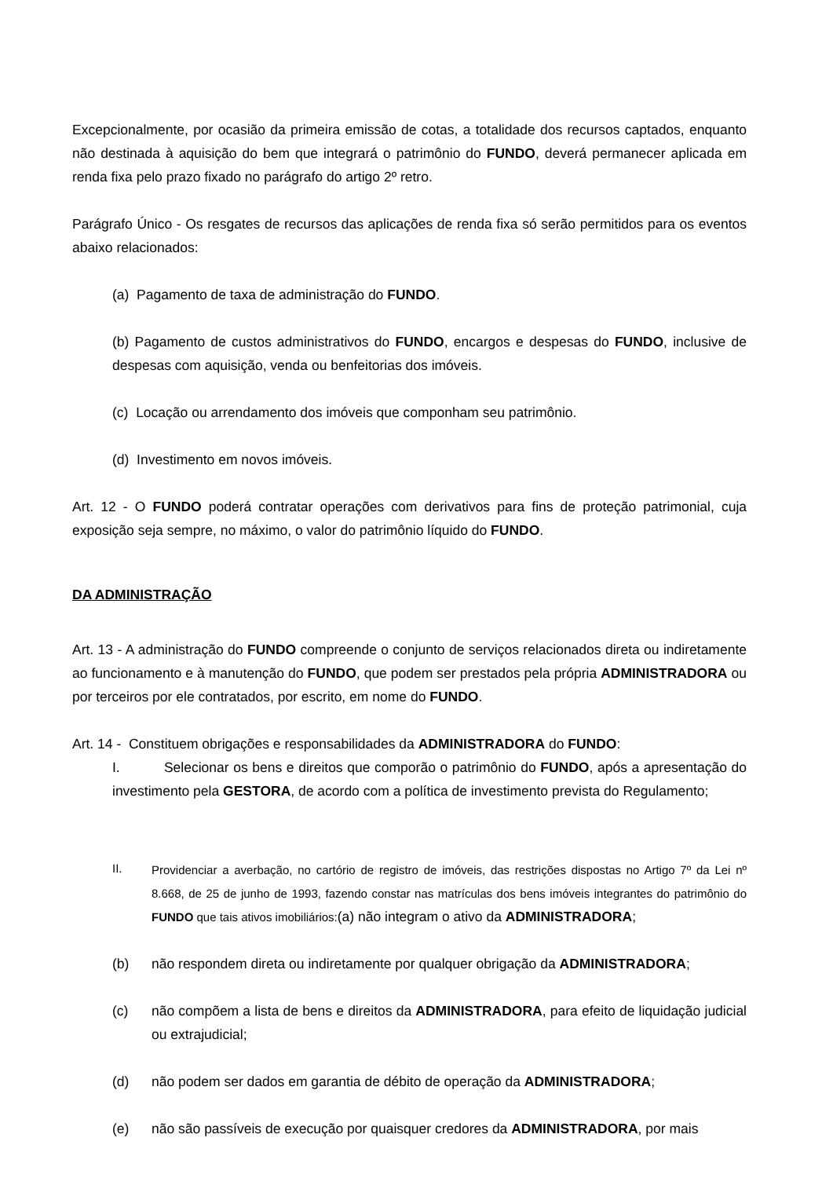Excepcionalmente, por ocasião da primeira emissão de cotas, a totalidade dos recursos captados, enquanto não destinada à aquisição do bem que integrará o patrimônio do FUNDO, deverá permanecer aplicada em renda fixa pelo prazo fixado no parágrafo do artigo 2º retro.
Parágrafo Único - Os resgates de recursos das aplicações de renda fixa só serão permitidos para os eventos abaixo relacionados:
(a) Pagamento de taxa de administração do FUNDO.
(b) Pagamento de custos administrativos do FUNDO, encargos e despesas do FUNDO, inclusive de despesas com aquisição, venda ou benfeitorias dos imóveis.
(c) Locação ou arrendamento dos imóveis que componham seu patrimônio.
(d) Investimento em novos imóveis.
Art. 12 - O FUNDO poderá contratar operações com derivativos para fins de proteção patrimonial, cuja exposição seja sempre, no máximo, o valor do patrimônio líquido do FUNDO.
DA ADMINISTRAÇÃO
Art. 13 - A administração do FUNDO compreende o conjunto de serviços relacionados direta ou indiretamente ao funcionamento e à manutenção do FUNDO, que podem ser prestados pela própria ADMINISTRADORA ou por terceiros por ele contratados, por escrito, em nome do FUNDO.
Art. 14 - Constituem obrigações e responsabilidades da ADMINISTRADORA do FUNDO:
I. Selecionar os bens e direitos que comporão o patrimônio do FUNDO, após a apresentação do investimento pela GESTORA, de acordo com a política de investimento prevista do Regulamento;
II. Providenciar a averbação, no cartório de registro de imóveis, das restrições dispostas no Artigo 7º da Lei nº 8.668, de 25 de junho de 1993, fazendo constar nas matrículas dos bens imóveis integrantes do patrimônio do FUNDO que tais ativos imobiliários:(a) não integram o ativo da ADMINISTRADORA;
(b) não respondem direta ou indiretamente por qualquer obrigação da ADMINISTRADORA;
(c) não compõem a lista de bens e direitos da ADMINISTRADORA, para efeito de liquidação judicial ou extrajudicial;
(d) não podem ser dados em garantia de débito de operação da ADMINISTRADORA;
(e) não são passíveis de execução por quaisquer credores da ADMINISTRADORA, por mais